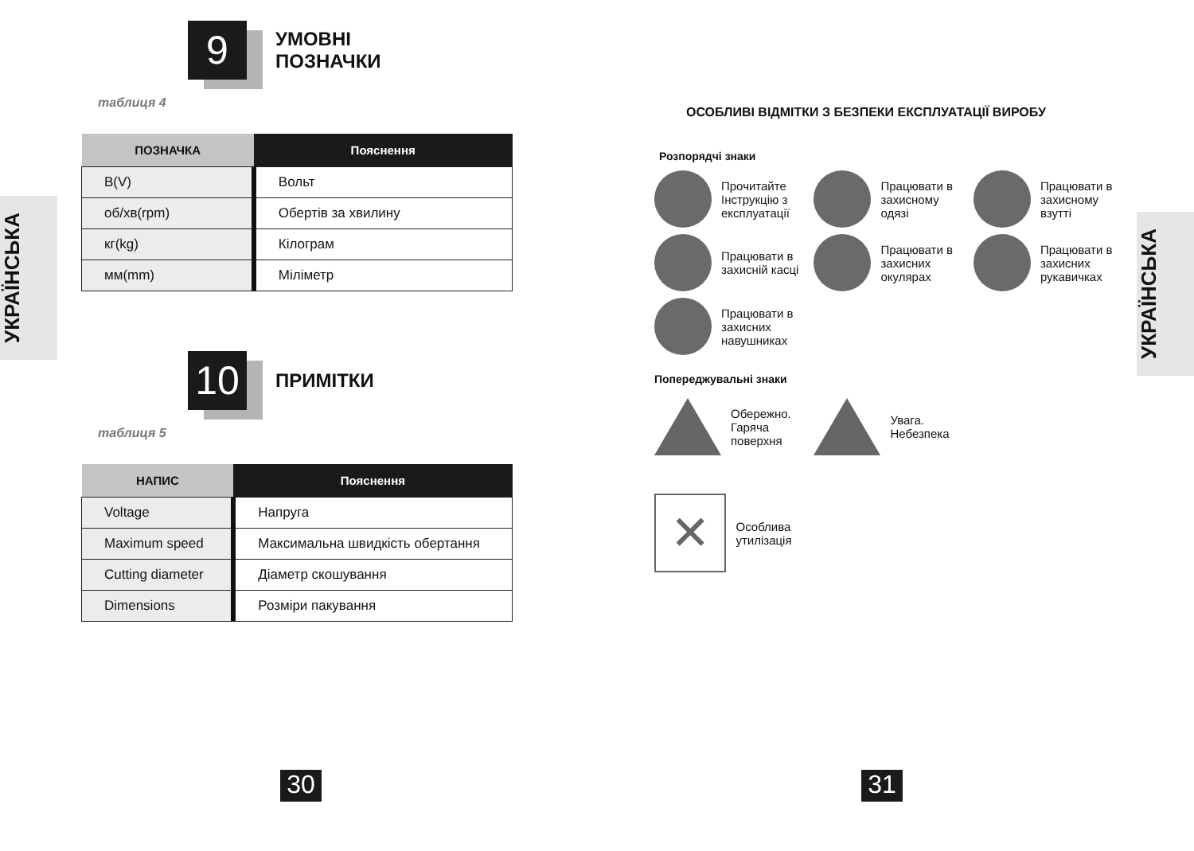9 УМОВНІ
ПОЗНАЧКИ
таблиця 4
| ПОЗНАЧКА | Пояснення |
| --- | --- |
| В(V) | Вольт |
| об/хв(rpm) | Обертів за хвилину |
| кг(kg) | Кілограм |
| мм(mm) | Міліметр |
10 ПРИМІТКИ
таблиця 5
| НАПИС | Пояснення |
| --- | --- |
| Voltage | Напруга |
| Maximum speed | Максимальна швидкість обертання |
| Cutting diameter | Діаметр скошування |
| Dimensions | Розміри пакування |
УКРАЇНСЬКА
30
ОСОБЛИВІ ВІДМІТКИ З БЕЗПЕКИ ЕКСПЛУАТАЦІЇ ВИРОБУ
Розпорядчі знаки
Прочитайте Інструкцію з експлуатації
Працювати в захисному одязі
Працювати в захисному взутті
Працювати в захисній касці
Працювати в захисних окулярах
Працювати в захисних рукавичках
Працювати в захисних навушниках
Попереджувальні знаки
Обережно. Гаряча поверхня
Увага. Небезпека
✕
Особлива утилізація
УКРАЇНСЬКА
31